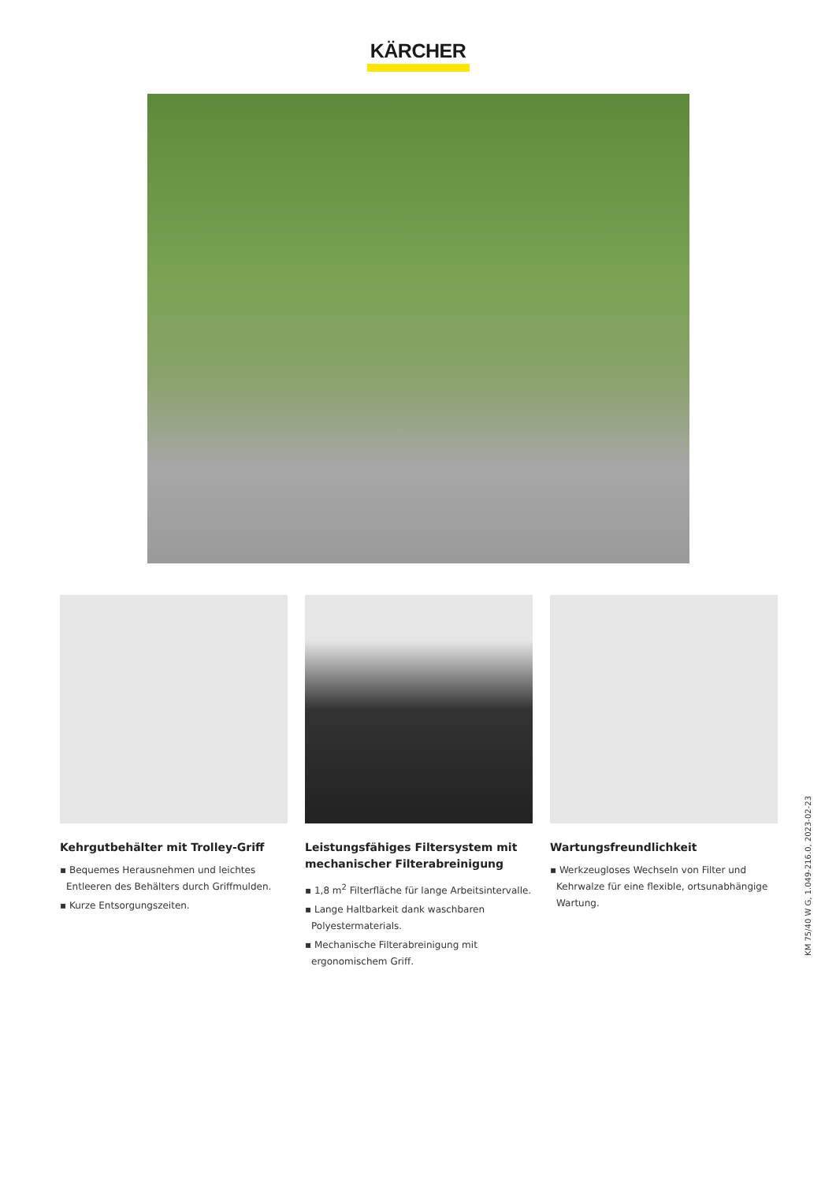KÄRCHER
Kehrgutbehälter mit Trolley-Griff
▪ Bequemes Herausnehmen und leichtes Entleeren des Behälters durch Griffmulden.
▪ Kurze Entsorgungszeiten.
Leistungsfähiges Filtersystem mit mechanischer Filterabreinigung
▪ 1,8 m<sup>2</sup> Filterfläche für lange Arbeitsintervalle.
▪ Lange Haltbarkeit dank waschbaren Polyestermaterials.
▪ Mechanische Filterabreinigung mit ergonomischem Griff.
Wartungsfreundlichkeit
▪ Werkzeugloses Wechseln von Filter und Kehrwalze für eine flexible, ortsunabhängige Wartung.
KM 75/40 W G, 1.049-216.0, 2023-02-23